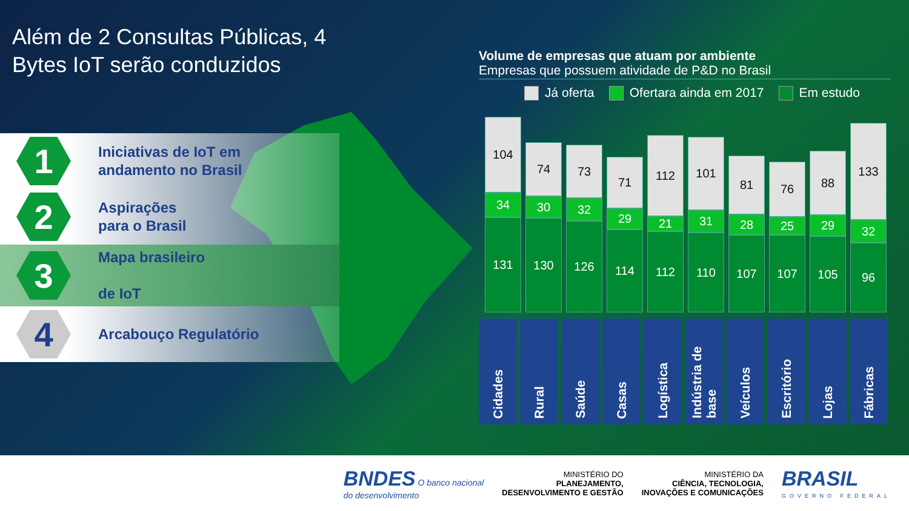Além de 2 Consultas Públicas, 4 Bytes IoT serão conduzidos
1
Iniciativas de IoT em
andamento no Brasil
2
Aspirações
para o Brasil
3
Mapa brasileiro
de IoT
4
Arcabouço Regulatório
Volume de empresas que atuam por ambiente
Empresas que possuem atividade de P&D no Brasil
Já oferta Ofertara ainda em 2017 Em estudo
104
34
131
74
30
130
73
32
126
71
29
114
112
21
112
101
31
110
81
28
107
76
25
107
88
29
105
133
32
96
Cidades
Rural
Saúde
Casas
Logística
Indústria de base
Veículos
Escritório
Lojas
Fábricas
BNDES O banco nacional
do desenvolvimento
MINISTÉRIO DO
PLANEJAMENTO,
DESENVOLVIMENTO E GESTÃO
MINISTÉRIO DA
CIÊNCIA, TECNOLOGIA,
INOVAÇÕES E COMUNICAÇÕES
BRASIL
GOVERNO FEDERAL